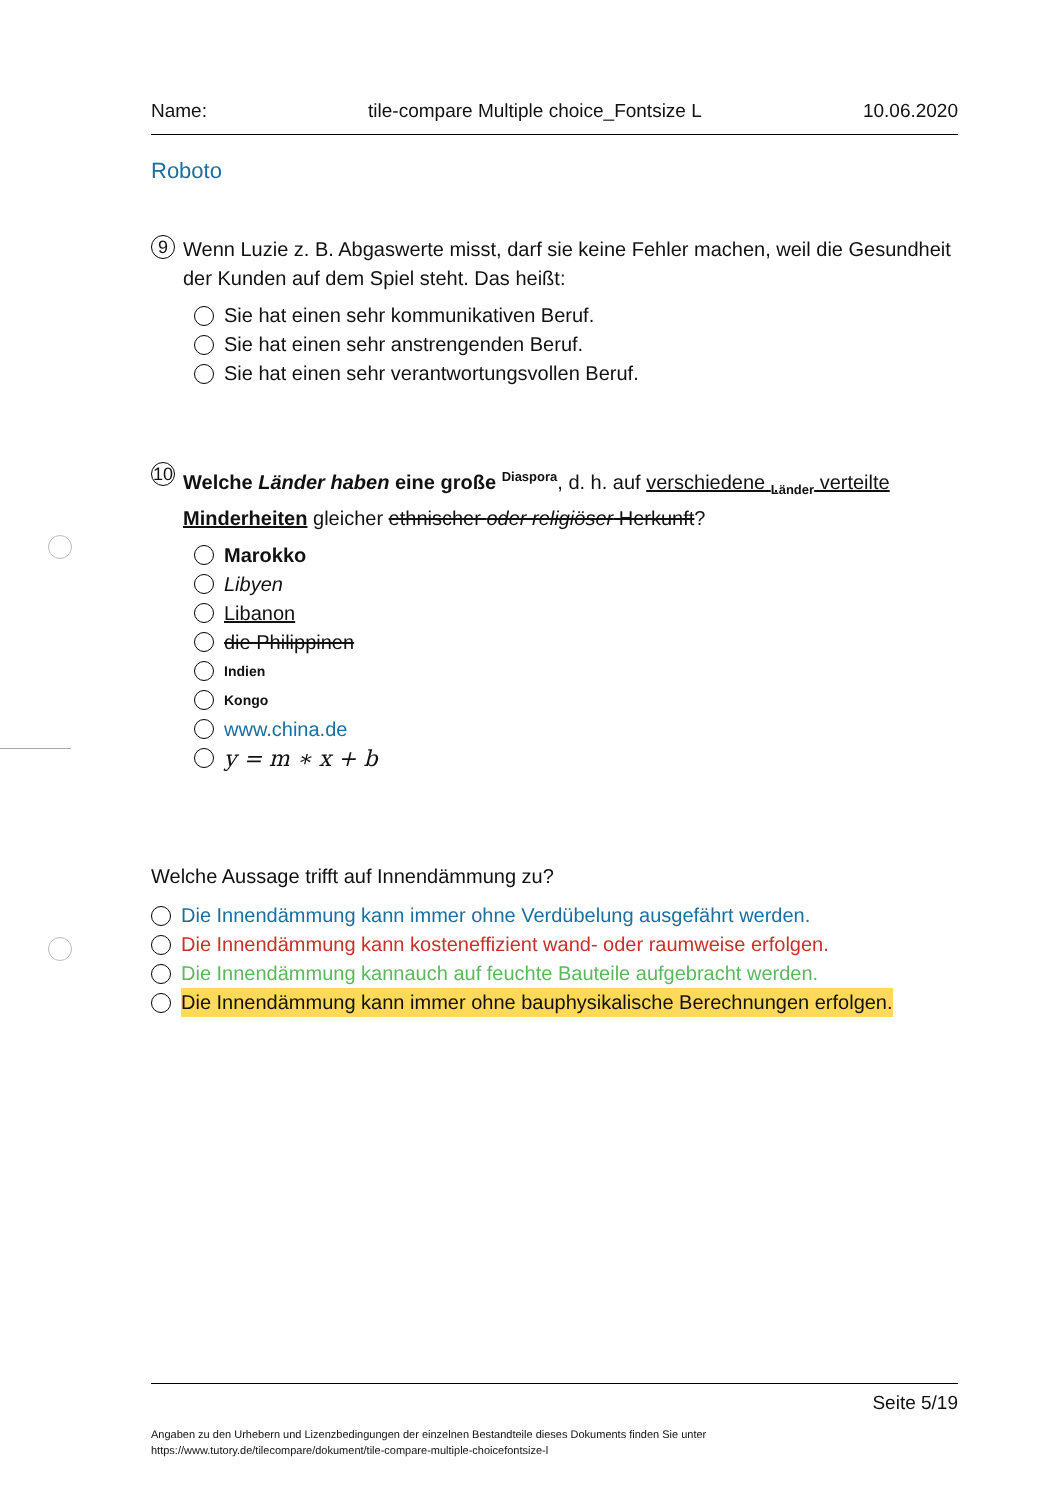Name: tile-compare Multiple choice_Fontsize L 10.06.2020
Roboto
9 Wenn Luzie z. B. Abgaswerte misst, darf sie keine Fehler machen, weil die Gesundheit der Kunden auf dem Spiel steht. Das heißt:
Sie hat einen sehr kommunikativen Beruf.
Sie hat einen sehr anstrengenden Beruf.
Sie hat einen sehr verantwortungsvollen Beruf.
10 Welche Länder haben eine große <sup>Diaspora</sup>, d. h. auf verschiedene <sub>Länder</sub> verteilte Minderheiten gleicher ethnischer oder religiöser Herkunft?
Marokko
Libyen
Libanon
die Philippinen
Indien
Kongo
www.china.de
y = m ∗ x + b
Welche Aussage trifft auf Innendämmung zu?
Die Innendämmung kann immer ohne Verdübelung ausgefährt werden.
Die Innendämmung kann kosteneffizient wand- oder raumweise erfolgen.
Die Innendämmung kannauch auf feuchte Bauteile aufgebracht werden.
Die Innendämmung kann immer ohne bauphysikalische Berechnungen erfolgen.
Seite 5/19
Angaben zu den Urhebern und Lizenzbedingungen der einzelnen Bestandteile dieses Dokuments finden Sie unter
https://www.tutory.de/tilecompare/dokument/tile-compare-multiple-choicefontsize-l